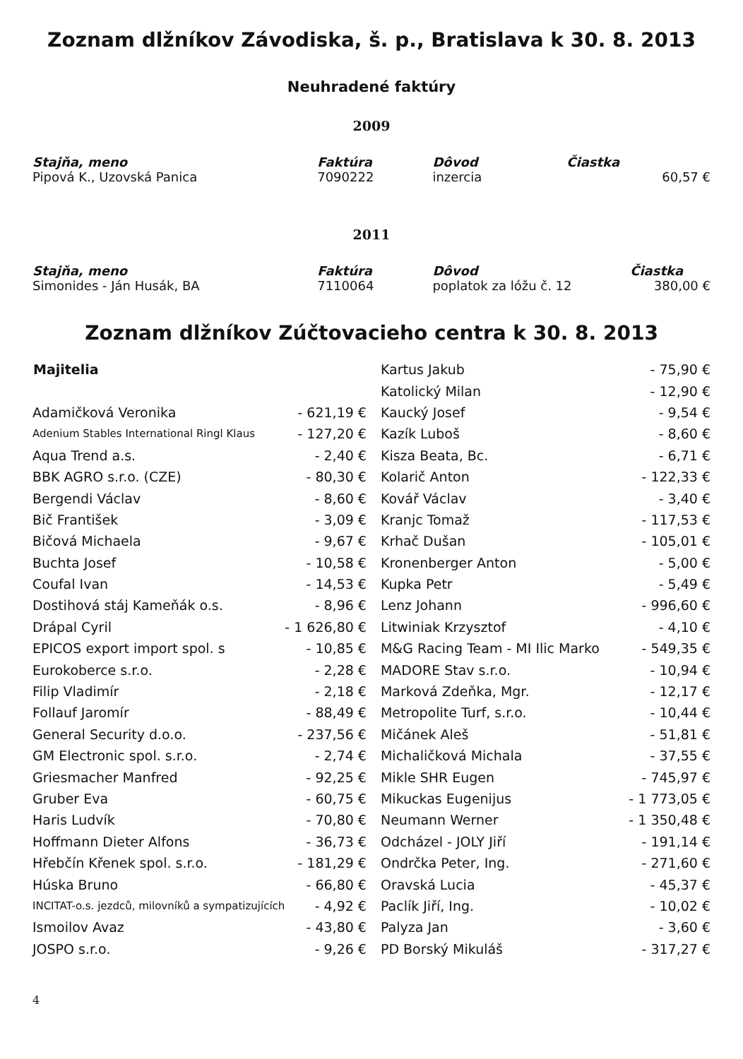Zoznam dlžníkov Závodiska, š. p., Bratislava k 30. 8. 2013
Neuhradené faktúry
2009
| Stajňa, meno | Faktúra | Dôvod | Čiastka |
| --- | --- | --- | --- |
| Pipová K., Uzovská Panica | 7090222 | inzercia | 60,57 € |
2011
| Stajňa, meno | Faktúra | Dôvod | Čiastka |
| --- | --- | --- | --- |
| Simonides - Ján Husák, BA | 7110064 | poplatok za lóžu č. 12 | 380,00 € |
Zoznam dlžníkov Zúčtovacieho centra k 30. 8. 2013
| Majitelia | |
| Adamičková Veronika | - 621,19 € |
| Adenium Stables International Ringl Klaus | - 127,20 € |
| Aqua Trend a.s. | - 2,40 € |
| BBK AGRO s.r.o. (CZE) | - 80,30 € |
| Bergendi Václav | - 8,60 € |
| Bič František | - 3,09 € |
| Bičová Michaela | - 9,67 € |
| Buchta Josef | - 10,58 € |
| Coufal Ivan | - 14,53 € |
| Dostihová stáj Kameňák o.s. | - 8,96 € |
| Drápal Cyril | - 1 626,80 € |
| EPICOS export import spol. s | - 10,85 € |
| Eurokoberce s.r.o. | - 2,28 € |
| Filip Vladimír | - 2,18 € |
| Follauf Jaromír | - 88,49 € |
| General Security d.o.o. | - 237,56 € |
| GM Electronic spol. s.r.o. | - 2,74 € |
| Griesmacher Manfred | - 92,25 € |
| Gruber Eva | - 60,75 € |
| Haris Ludvík | - 70,80 € |
| Hoffmann Dieter Alfons | - 36,73 € |
| Hřebčín Křenek spol. s.r.o. | - 181,29 € |
| Húska Bruno | - 66,80 € |
| INCITAT-o.s. jezdců, milovníků a sympatizujících | - 4,92 € |
| Ismoilov Avaz | - 43,80 € |
| JOSPO s.r.o. | - 9,26 € |
| Kartus Jakub | - 75,90 € |
| Katolický Milan | - 12,90 € |
| Kaucký Josef | - 9,54 € |
| Kazík Luboš | - 8,60 € |
| Kisza Beata, Bc. | - 6,71 € |
| Kolarič Anton | - 122,33 € |
| Kovář Václav | - 3,40 € |
| Kranjc Tomaž | - 117,53 € |
| Krhač Dušan | - 105,01 € |
| Kronenberger Anton | - 5,00 € |
| Kupka Petr | - 5,49 € |
| Lenz Johann | - 996,60 € |
| Litwiniak Krzysztof | - 4,10 € |
| M&G Racing Team - MI Ilic Marko | - 549,35 € |
| MADORE Stav s.r.o. | - 10,94 € |
| Marková Zdeňka, Mgr. | - 12,17 € |
| Metropolite Turf, s.r.o. | - 10,44 € |
| Mičánek Aleš | - 51,81 € |
| Michaličková Michala | - 37,55 € |
| Mikle SHR Eugen | - 745,97 € |
| Mikuckas Eugenijus | - 1 773,05 € |
| Neumann Werner | - 1 350,48 € |
| Odcházel - JOLY Jiří | - 191,14 € |
| Ondrčka Peter, Ing. | - 271,60 € |
| Oravská Lucia | - 45,37 € |
| Paclík Jiří, Ing. | - 10,02 € |
| Palyza Jan | - 3,60 € |
| PD Borský Mikuláš | - 317,27 € |
4